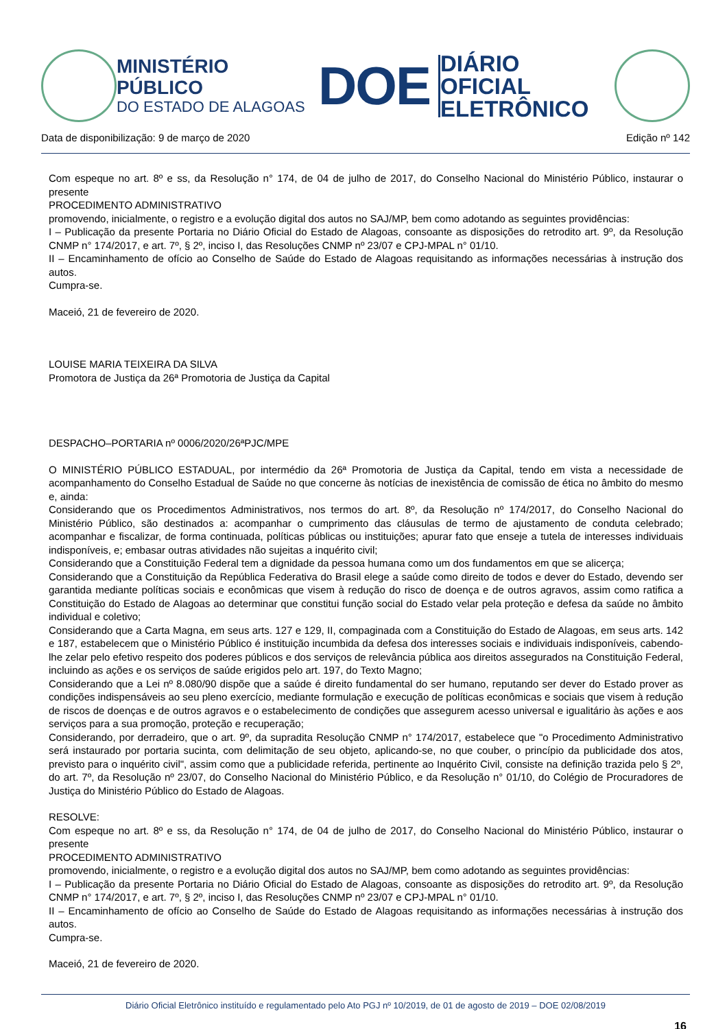MINISTÉRIO PÚBLICO
DO ESTADO DE ALAGOAS
DOE
DIÁRIO OFICIAL
ELETRÔNICO
Data de disponibilização: 9 de março de 2020 Edição nº 142
Com espeque no art. 8º e ss, da Resolução n° 174, de 04 de julho de 2017, do Conselho Nacional do Ministério Público, instaurar o presente
PROCEDIMENTO ADMINISTRATIVO
promovendo, inicialmente, o registro e a evolução digital dos autos no SAJ/MP, bem como adotando as seguintes providências:
I – Publicação da presente Portaria no Diário Oficial do Estado de Alagoas, consoante as disposições do retrodito art. 9º, da Resolução CNMP n° 174/2017, e art. 7º, § 2º, inciso I, das Resoluções CNMP nº 23/07 e CPJ-MPAL n° 01/10.
II – Encaminhamento de ofício ao Conselho de Saúde do Estado de Alagoas requisitando as informações necessárias à instrução dos autos.
Cumpra-se.
Maceió, 21 de fevereiro de 2020.
LOUISE MARIA TEIXEIRA DA SILVA
Promotora de Justiça da 26ª Promotoria de Justiça da Capital
DESPACHO–PORTARIA nº 0006/2020/26ªPJC/MPE
O MINISTÉRIO PÚBLICO ESTADUAL, por intermédio da 26ª Promotoria de Justiça da Capital, tendo em vista a necessidade de acompanhamento do Conselho Estadual de Saúde no que concerne às notícias de inexistência de comissão de ética no âmbito do mesmo e, ainda:
Considerando que os Procedimentos Administrativos, nos termos do art. 8º, da Resolução nº 174/2017, do Conselho Nacional do Ministério Público, são destinados a: acompanhar o cumprimento das cláusulas de termo de ajustamento de conduta celebrado; acompanhar e fiscalizar, de forma continuada, políticas públicas ou instituições; apurar fato que enseje a tutela de interesses individuais indisponíveis, e; embasar outras atividades não sujeitas a inquérito civil;
Considerando que a Constituição Federal tem a dignidade da pessoa humana como um dos fundamentos em que se alicerça;
Considerando que a Constituição da República Federativa do Brasil elege a saúde como direito de todos e dever do Estado, devendo ser garantida mediante políticas sociais e econômicas que visem à redução do risco de doença e de outros agravos, assim como ratifica a Constituição do Estado de Alagoas ao determinar que constitui função social do Estado velar pela proteção e defesa da saúde no âmbito individual e coletivo;
Considerando que a Carta Magna, em seus arts. 127 e 129, II, compaginada com a Constituição do Estado de Alagoas, em seus arts. 142 e 187, estabelecem que o Ministério Público é instituição incumbida da defesa dos interesses sociais e individuais indisponíveis, cabendo-lhe zelar pelo efetivo respeito dos poderes públicos e dos serviços de relevância pública aos direitos assegurados na Constituição Federal, incluindo as ações e os serviços de saúde erigidos pelo art. 197, do Texto Magno;
Considerando que a Lei nº 8.080/90 dispõe que a saúde é direito fundamental do ser humano, reputando ser dever do Estado prover as condições indispensáveis ao seu pleno exercício, mediante formulação e execução de políticas econômicas e sociais que visem à redução de riscos de doenças e de outros agravos e o estabelecimento de condições que assegurem acesso universal e igualitário às ações e aos serviços para a sua promoção, proteção e recuperação;
Considerando, por derradeiro, que o art. 9º, da supradita Resolução CNMP n° 174/2017, estabelece que "o Procedimento Administrativo será instaurado por portaria sucinta, com delimitação de seu objeto, aplicando-se, no que couber, o princípio da publicidade dos atos, previsto para o inquérito civil", assim como que a publicidade referida, pertinente ao Inquérito Civil, consiste na definição trazida pelo § 2º, do art. 7º, da Resolução nº 23/07, do Conselho Nacional do Ministério Público, e da Resolução n° 01/10, do Colégio de Procuradores de Justiça do Ministério Público do Estado de Alagoas.
RESOLVE:
Com espeque no art. 8º e ss, da Resolução n° 174, de 04 de julho de 2017, do Conselho Nacional do Ministério Público, instaurar o presente
PROCEDIMENTO ADMINISTRATIVO
promovendo, inicialmente, o registro e a evolução digital dos autos no SAJ/MP, bem como adotando as seguintes providências:
I – Publicação da presente Portaria no Diário Oficial do Estado de Alagoas, consoante as disposições do retrodito art. 9º, da Resolução CNMP n° 174/2017, e art. 7º, § 2º, inciso I, das Resoluções CNMP nº 23/07 e CPJ-MPAL n° 01/10.
II – Encaminhamento de ofício ao Conselho de Saúde do Estado de Alagoas requisitando as informações necessárias à instrução dos autos.
Cumpra-se.
Maceió, 21 de fevereiro de 2020.
Diário Oficial Eletrônico instituído e regulamentado pelo Ato PGJ nº 10/2019, de 01 de agosto de 2019 – DOE 02/08/2019
16